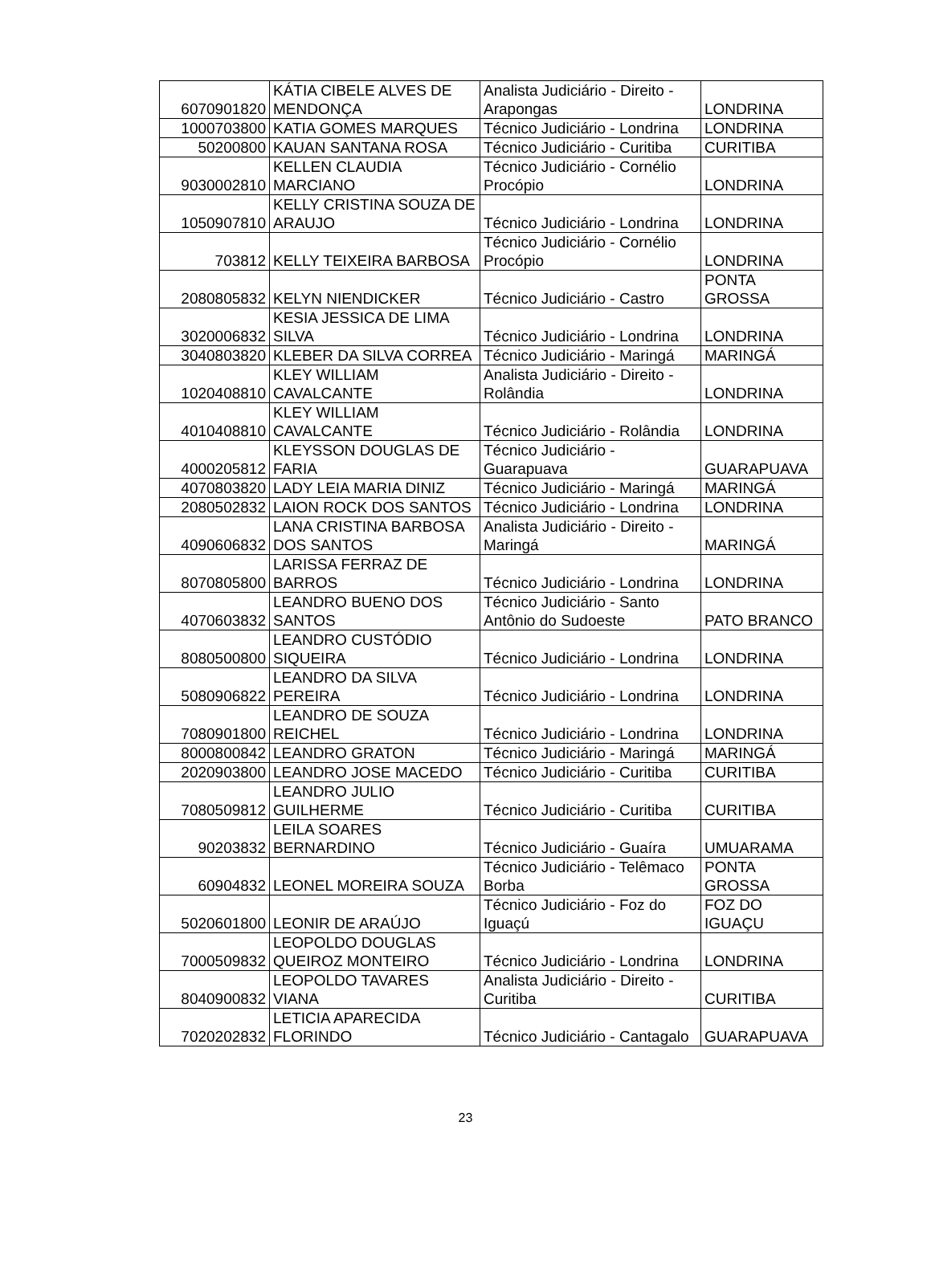| 6070901820 | KÁTIA CIBELE ALVES DE MENDONÇA | Analista Judiciário - Direito - Arapongas | LONDRINA |
| 1000703800 | KATIA GOMES MARQUES | Técnico Judiciário - Londrina | LONDRINA |
| 50200800 | KAUAN SANTANA ROSA | Técnico Judiciário - Curitiba | CURITIBA |
| 9030002810 | KELLEN CLAUDIA MARCIANO | Técnico Judiciário - Cornélio Procópio | LONDRINA |
| 1050907810 | KELLY CRISTINA SOUZA DE ARAUJO | Técnico Judiciário - Londrina | LONDRINA |
| 703812 | KELLY TEIXEIRA BARBOSA | Técnico Judiciário - Cornélio Procópio | LONDRINA |
| 2080805832 | KELYN NIENDICKER | Técnico Judiciário - Castro | PONTA GROSSA |
| 3020006832 | KESIA JESSICA DE LIMA SILVA | Técnico Judiciário - Londrina | LONDRINA |
| 3040803820 | KLEBER DA SILVA CORREA | Técnico Judiciário - Maringá | MARINGÁ |
| 1020408810 | KLEY WILLIAM CAVALCANTE | Analista Judiciário - Direito - Rolândia | LONDRINA |
| 4010408810 | KLEY WILLIAM CAVALCANTE | Técnico Judiciário - Rolândia | LONDRINA |
| 4000205812 | KLEYSSON DOUGLAS DE FARIA | Técnico Judiciário - Guarapuava | GUARAPUAVA |
| 4070803820 | LADY LEIA MARIA DINIZ | Técnico Judiciário - Maringá | MARINGÁ |
| 2080502832 | LAION ROCK DOS SANTOS | Técnico Judiciário - Londrina | LONDRINA |
| 4090606832 | LANA CRISTINA BARBOSA DOS SANTOS | Analista Judiciário - Direito - Maringá | MARINGÁ |
| 8070805800 | LARISSA FERRAZ DE BARROS | Técnico Judiciário - Londrina | LONDRINA |
| 4070603832 | LEANDRO BUENO DOS SANTOS | Técnico Judiciário - Santo Antônio do Sudoeste | PATO BRANCO |
| 8080500800 | LEANDRO CUSTÓDIO SIQUEIRA | Técnico Judiciário - Londrina | LONDRINA |
| 5080906822 | LEANDRO DA SILVA PEREIRA | Técnico Judiciário - Londrina | LONDRINA |
| 7080901800 | LEANDRO DE SOUZA REICHEL | Técnico Judiciário - Londrina | LONDRINA |
| 8000800842 | LEANDRO GRATON | Técnico Judiciário - Maringá | MARINGÁ |
| 2020903800 | LEANDRO JOSE MACEDO | Técnico Judiciário - Curitiba | CURITIBA |
| 7080509812 | LEANDRO JULIO GUILHERME | Técnico Judiciário - Curitiba | CURITIBA |
| 90203832 | LEILA SOARES BERNARDINO | Técnico Judiciário - Guaíra | UMUARAMA |
| 60904832 | LEONEL MOREIRA SOUZA | Técnico Judiciário - Telêmaco Borba | PONTA GROSSA |
| 5020601800 | LEONIR DE ARAÚJO | Técnico Judiciário - Foz do Iguaçú | FOZ DO IGUAÇU |
| 7000509832 | LEOPOLDO DOUGLAS QUEIROZ MONTEIRO | Técnico Judiciário - Londrina | LONDRINA |
| 8040900832 | LEOPOLDO TAVARES VIANA | Analista Judiciário - Direito - Curitiba | CURITIBA |
| 7020202832 | LETICIA APARECIDA FLORINDO | Técnico Judiciário - Cantagalo | GUARAPUAVA |
23